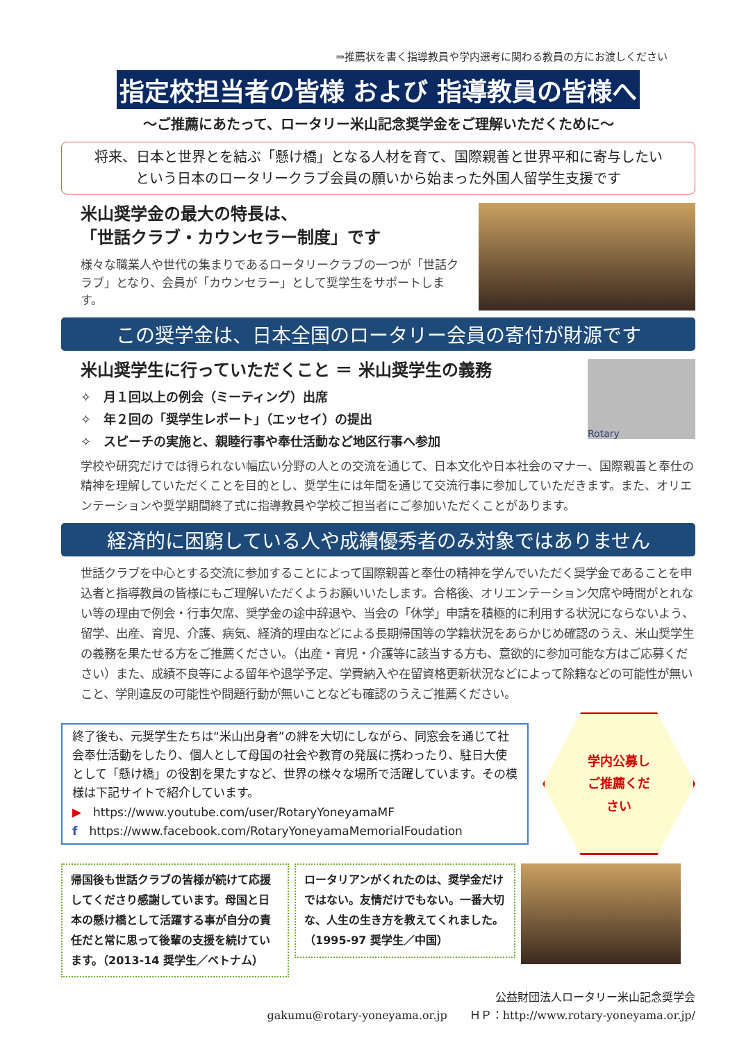⇒推薦状を書く指導教員や学内選考に関わる教員の方にお渡しください
指定校担当者の皆様 および 指導教員の皆様へ
～ご推薦にあたって、ロータリー米山記念奨学金をご理解いただくために～
将来、日本と世界とを結ぶ「懸け橋」となる人材を育て、国際親善と世界平和に寄与したい
という日本のロータリークラブ会員の願いから始まった外国人留学生支援です
米山奨学金の最大の特長は、
「世話クラブ・カウンセラー制度」です
様々な職業人や世代の集まりであるロータリークラブの一つが「世話クラブ」となり、会員が「カウンセラー」として奨学生をサポートします。
この奨学金は、日本全国のロータリー会員の寄付が財源です
米山奨学生に行っていただくこと ＝ 米山奨学生の義務
✧　月１回以上の例会（ミーティング）出席
✧　年２回の「奨学生レポート」（エッセイ）の提出
✧　スピーチの実施と、親睦行事や奉仕活動など地区行事へ参加
Rotary
学校や研究だけでは得られない幅広い分野の人との交流を通じて、日本文化や日本社会のマナー、国際親善と奉仕の精神を理解していただくことを目的とし、奨学生には年間を通じて交流行事に参加していただきます。また、オリエンテーションや奨学期間終了式に指導教員や学校ご担当者にご参加いただくことがあります。
経済的に困窮している人や成績優秀者のみ対象ではありません
世話クラブを中心とする交流に参加することによって国際親善と奉仕の精神を学んでいただく奨学金であることを申込者と指導教員の皆様にもご理解いただくようお願いいたします。合格後、オリエンテーション欠席や時間がとれない等の理由で例会・行事欠席、奨学金の途中辞退や、当会の「休学」申請を積極的に利用する状況にならないよう、留学、出産、育児、介護、病気、経済的理由などによる長期帰国等の学籍状況をあらかじめ確認のうえ、米山奨学生の義務を果たせる方をご推薦ください。（出産・育児・介護等に該当する方も、意欲的に参加可能な方はご応募ください）また、成績不良等による留年や退学予定、学費納入や在留資格更新状況などによって除籍などの可能性が無いこと、学則違反の可能性や問題行動が無いことなども確認のうえご推薦ください。
終了後も、元奨学生たちは“米山出身者”の絆を大切にしながら、同窓会を通じて社会奉仕活動をしたり、個人として母国の社会や教育の発展に携わったり、駐日大使として「懸け橋」の役割を果たすなど、世界の様々な場所で活躍しています。その模様は下記サイトで紹介しています。
▶　https://www.youtube.com/user/RotaryYoneyamaMF
f　https://www.facebook.com/RotaryYoneyamaMemorialFoudation
学内公募し
ご推薦くだ
さい
帰国後も世話クラブの皆様が続けて応援してくださり感謝しています。母国と日本の懸け橋として活躍する事が自分の責任だと常に思って後輩の支援を続けています。（2013-14 奨学生／ベトナム）
ロータリアンがくれたのは、奨学金だけではない。友情だけでもない。一番大切な、人生の生き方を教えてくれました。（1995-97 奨学生／中国）
公益財団法人ロータリー米山記念奨学会
gakumu@rotary-yoneyama.or.jp　　ＨＰ：http://www.rotary-yoneyama.or.jp/